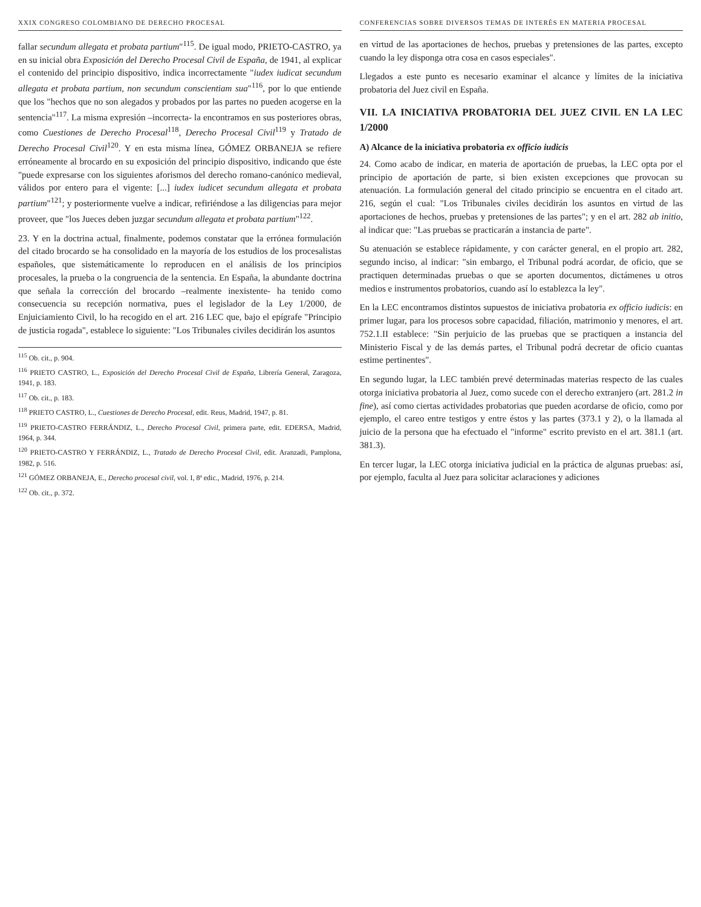XXIX CONGRESO COLOMBIANO DE DERECHO PROCESAL
fallar secundum allegata et probata partium"<sup>115</sup>. De igual modo, PRIETO-CASTRO, ya en su inicial obra Exposición del Derecho Procesal Civil de España, de 1941, al explicar el contenido del principio dispositivo, indica incorrectamente "iudex iudicat secundum allegata et probata partium, non secundum conscientiam sua"<sup>116</sup>, por lo que entiende que los "hechos que no son alegados y probados por las partes no pueden acogerse en la sentencia"<sup>117</sup>. La misma expresión –incorrecta- la encontramos en sus posteriores obras, como Cuestiones de Derecho Procesal<sup>118</sup>, Derecho Procesal Civil<sup>119</sup> y Tratado de Derecho Procesal Civil<sup>120</sup>. Y en esta misma línea, GÓMEZ ORBANEJA se refiere erróneamente al brocardo en su exposición del principio dispositivo, indicando que éste "puede expresarse con los siguientes aforismos del derecho romano-canónico medieval, válidos por entero para el vigente: [...] iudex iudicet secundum allegata et probata partium"<sup>121</sup>; y posteriormente vuelve a indicar, refiriéndose a las diligencias para mejor proveer, que "los Jueces deben juzgar secundum allegata et probata partium"<sup>122</sup>.
23. Y en la doctrina actual, finalmente, podemos constatar que la errónea formulación del citado brocardo se ha consolidado en la mayoría de los estudios de los procesalistas españoles, que sistemáticamente lo reproducen en el análisis de los principios procesales, la prueba o la congruencia de la sentencia. En España, la abundante doctrina que señala la corrección del brocardo –realmente inexistente- ha tenido como consecuencia su recepción normativa, pues el legislador de la Ley 1/2000, de Enjuiciamiento Civil, lo ha recogido en el art. 216 LEC que, bajo el epígrafe "Principio de justicia rogada", establece lo siguiente: "Los Tribunales civiles decidirán los asuntos
<sup>115</sup> Ob. cit., p. 904.
<sup>116</sup> PRIETO CASTRO, L., Exposición del Derecho Procesal Civil de España, Librería General, Zaragoza, 1941, p. 183.
<sup>117</sup> Ob. cit., p. 183.
<sup>118</sup> PRIETO CASTRO, L., Cuestiones de Derecho Procesal, edit. Reus, Madrid, 1947, p. 81.
<sup>119</sup> PRIETO-CASTRO FERRÁNDIZ, L., Derecho Procesal Civil, primera parte, edit. EDERSA, Madrid, 1964, p. 344.
<sup>120</sup> PRIETO-CASTRO Y FERRÁNDIZ, L., Tratado de Derecho Procesal Civil, edit. Aranzadi, Pamplona, 1982, p. 516.
<sup>121</sup> GÓMEZ ORBANEJA, E., Derecho procesal civil, vol. I, 8ª edic., Madrid, 1976, p. 214.
<sup>122</sup> Ob. cit., p. 372.
CONFERENCIAS SOBRE DIVERSOS TEMAS DE INTERÉS EN MATERIA PROCESAL
en virtud de las aportaciones de hechos, pruebas y pretensiones de las partes, excepto cuando la ley disponga otra cosa en casos especiales".
Llegados a este punto es necesario examinar el alcance y límites de la iniciativa probatoria del Juez civil en España.
VII. LA INICIATIVA PROBATORIA DEL JUEZ CIVIL EN LA LEC 1/2000
A) Alcance de la iniciativa probatoria ex officio iudicis
24. Como acabo de indicar, en materia de aportación de pruebas, la LEC opta por el principio de aportación de parte, si bien existen excepciones que provocan su atenuación. La formulación general del citado principio se encuentra en el citado art. 216, según el cual: "Los Tribunales civiles decidirán los asuntos en virtud de las aportaciones de hechos, pruebas y pretensiones de las partes"; y en el art. 282 ab initio, al indicar que: "Las pruebas se practicarán a instancia de parte".
Su atenuación se establece rápidamente, y con carácter general, en el propio art. 282, segundo inciso, al indicar: "sin embargo, el Tribunal podrá acordar, de oficio, que se practiquen determinadas pruebas o que se aporten documentos, dictámenes u otros medios e instrumentos probatorios, cuando así lo establezca la ley".
En la LEC encontramos distintos supuestos de iniciativa probatoria ex officio iudicis: en primer lugar, para los procesos sobre capacidad, filiación, matrimonio y menores, el art. 752.1.II establece: "Sin perjuicio de las pruebas que se practiquen a instancia del Ministerio Fiscal y de las demás partes, el Tribunal podrá decretar de oficio cuantas estime pertinentes".
En segundo lugar, la LEC también prevé determinadas materias respecto de las cuales otorga iniciativa probatoria al Juez, como sucede con el derecho extranjero (art. 281.2 in fine), así como ciertas actividades probatorias que pueden acordarse de oficio, como por ejemplo, el careo entre testigos y entre éstos y las partes (373.1 y 2), o la llamada al juicio de la persona que ha efectuado el "informe" escrito previsto en el art. 381.1 (art. 381.3).
En tercer lugar, la LEC otorga iniciativa judicial en la práctica de algunas pruebas: así, por ejemplo, faculta al Juez para solicitar aclaraciones y adiciones